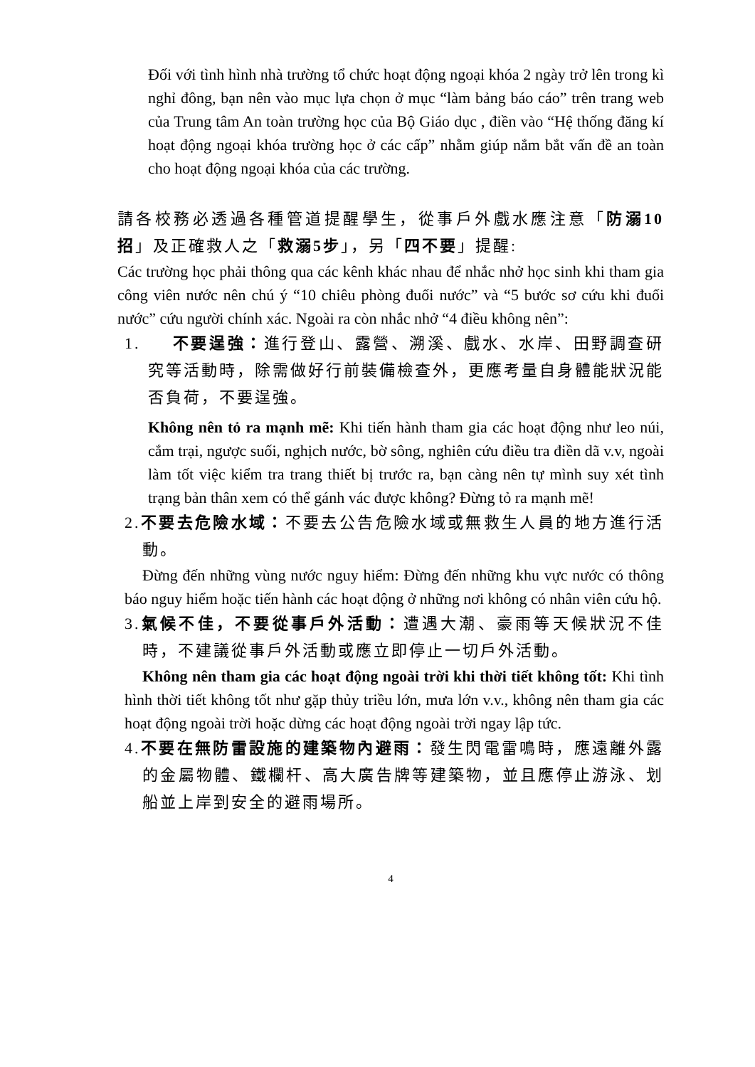Đối với tình hình nhà trường tổ chức hoạt động ngoại khóa 2 ngày trở lên trong kì nghỉ đông, bạn nên vào mục lựa chọn ở mục “làm bảng báo cáo” trên trang web của Trung tâm An toàn trường học của Bộ Giáo dục , điền vào “Hệ thống đăng kí hoạt động ngoại khóa trường học ở các cấp” nhằm giúp nắm bắt vấn đề an toàn cho hoạt động ngoại khóa của các trường.
請各校務必透過各種管道提醒學生，從事戶外戲水應注意「防溺10招」及正確救人之「救溺5步」，另「四不要」提醒:
Các trường học phải thông qua các kênh khác nhau để nhắc nhở học sinh khi tham gia công viên nước nên chú ý “10 chiêu phòng đuối nước” và “5 bước sơ cứu khi đuối nước” cứu người chính xác. Ngoài ra còn nhắc nhở “4 điều không nên”:
1. 不要逞強：進行登山、露營、溯溪、戲水、水岸、田野調查研究等活動時，除需做好行前裝備檢查外，更應考量自身體能狀況能否負荷，不要逞強。
Không nên tỏ ra mạnh mẽ: Khi tiến hành tham gia các hoạt động như leo núi, cắm trại, ngược suối, nghịch nước, bờ sông, nghiên cứu điều tra điền dã v.v, ngoài làm tốt việc kiểm tra trang thiết bị trước ra, bạn càng nên tự mình suy xét tình trạng bản thân xem có thể gánh vác được không? Đừng tỏ ra mạnh mẽ!
2.不要去危險水域：不要去公告危險水域或無救生人員的地方進行活動。
Đừng đến những vùng nước nguy hiểm: Đừng đến những khu vực nước có thông báo nguy hiểm hoặc tiến hành các hoạt động ở những nơi không có nhân viên cứu hộ.
3.氣候不佳，不要從事戶外活動：遭遇大潮、豪雨等天候狀況不佳時，不建議從事戶外活動或應立即停止一切戶外活動。
Không nên tham gia các hoạt động ngoài trời khi thời tiết không tốt: Khi tình hình thời tiết không tốt như gặp thủy triều lớn, mưa lớn v.v., không nên tham gia các hoạt động ngoài trời hoặc dừng các hoạt động ngoài trời ngay lập tức.
4.不要在無防雷設施的建築物內避雨：發生閃電雷鳴時，應遠離外露的金屬物體、鐵欄杆、高大廣告牌等建築物，並且應停止游泳、划船並上岸到安全的避雨場所。
4